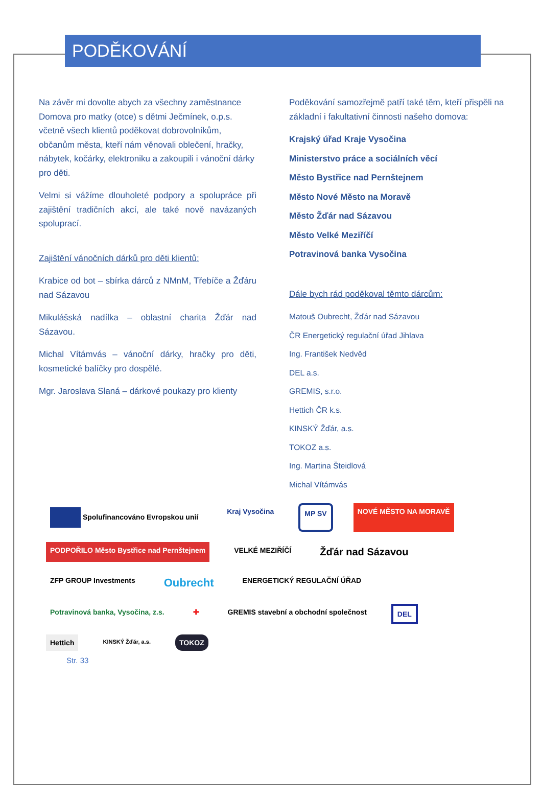PODĚKOVÁNÍ
Na závěr mi dovolte abych za všechny zaměstnance Domova pro matky (otce) s dětmi Ječmínek, o.p.s. včetně všech klientů poděkovat dobrovolníkům, občanům města, kteří nám věnovali oblečení, hračky, nábytek, kočárky, elektroniku a zakoupili i vánoční dárky pro děti.
Velmi si vážíme dlouholeté podpory a spolupráce při zajištění tradičních akcí, ale také nově navázaných spoluprací.
Zajištění vánočních dárků pro děti klientů:
Krabice od bot – sbírka dárců z NMnM, Třebíče a Žďáru nad Sázavou
Mikulášská nadílka – oblastní charita Žďár nad Sázavou.
Michal Vítámvás – vánoční dárky, hračky pro děti, kosmetické balíčky pro dospělé.
Mgr. Jaroslava Slaná – dárkové poukazy pro klienty
Poděkování samozřejmě patří také těm, kteří přispěli na základní i fakultativní činnosti našeho domova:
Krajský úřad Kraje Vysočina
Ministerstvo práce a sociálních věcí
Město Bystřice nad Pernštejnem
Město Nové Město na Moravě
Město Žďár nad Sázavou
Město Velké Meziříčí
Potravinová banka Vysočina
Dále bych rád poděkoval těmto dárcům:
Matouš Oubrecht, Žďár nad Sázavou
ČR Energetický regulační úřad Jihlava
Ing. František Nedvěd
DEL a.s.
GREMIS, s.r.o.
Hettich ČR k.s.
KINSKÝ Žďár, a.s.
TOKOZ a.s.
Ing. Martina Šteidlová
Michal Vítámvás
Spolufinancováno Evropskou unií
Kraj Vysočina
MP SV
NOVÉ MĚSTO NA MORAVĚ
PODPOŘILO Město Bystřice nad Pernštejnem
VELKÉ MEZIŘÍČÍ
Žďár nad Sázavou
ZFP GROUP Investments
Oubrecht
ENERGETICKÝ REGULAČNÍ ÚŘAD
Potravinová banka, Vysočina, z.s.
✚
GREMIS stavební a obchodní společnost
DEL
Hettich
KINSKÝ Žďár, a.s.
TOKOZ
Str. 33